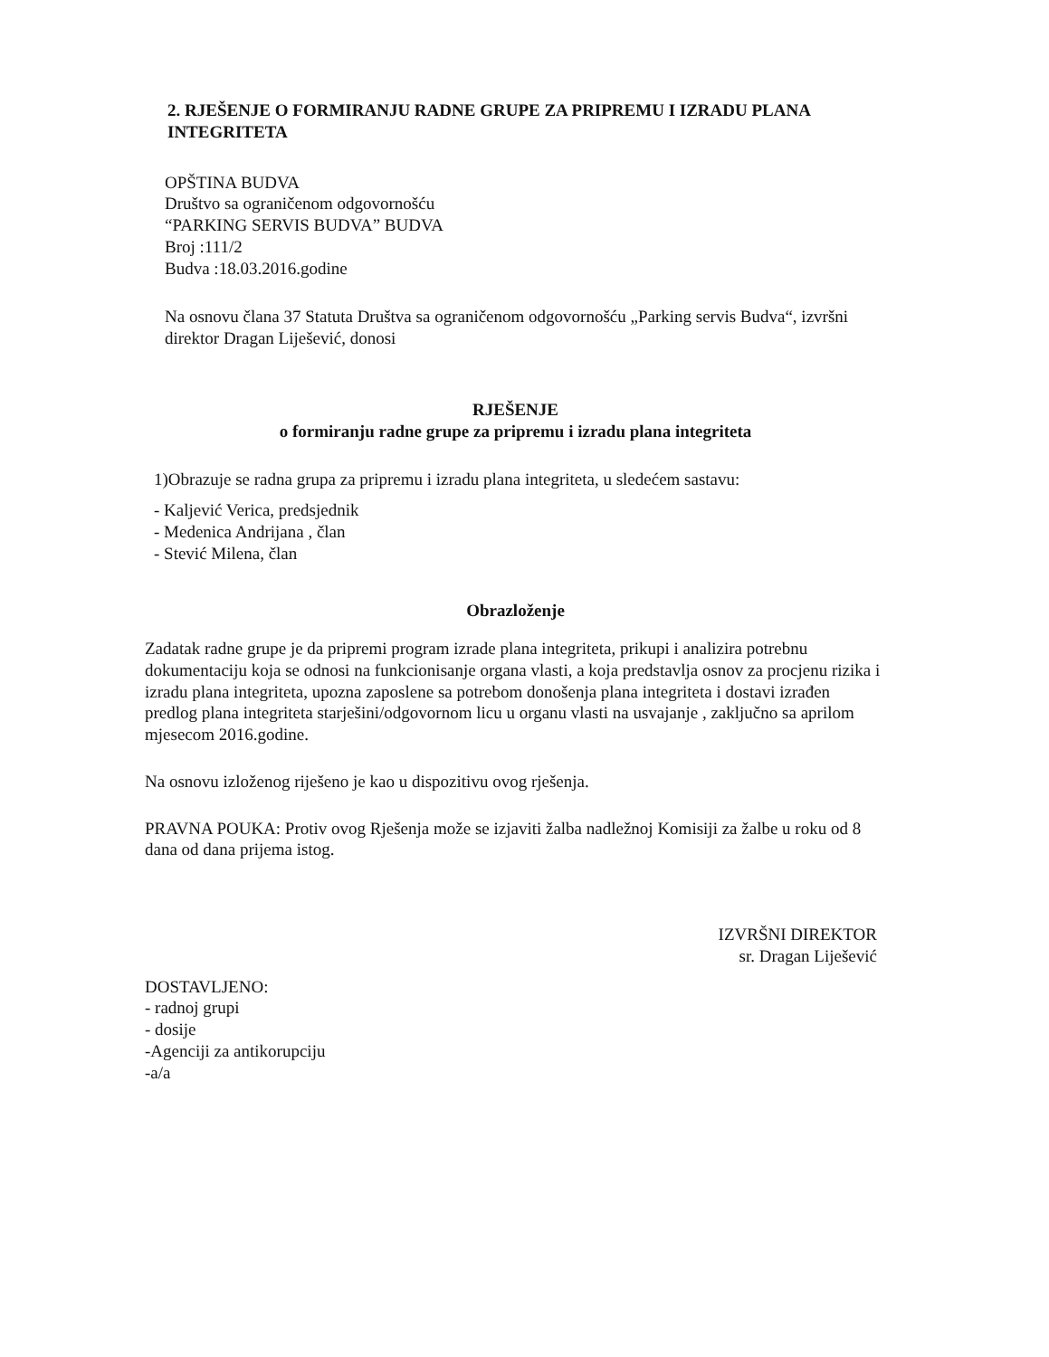2. RJEŠENJE O FORMIRANJU RADNE GRUPE ZA PRIPREMU I IZRADU PLANA INTEGRITETA
OPŠTINA BUDVA
Društvo sa ograničenom odgovornošću
“PARKING SERVIS BUDVA” BUDVA
Broj :111/2
Budva :18.03.2016.godine
Na osnovu člana 37 Statuta Društva sa ograničenom odgovornošću „Parking servis Budva“, izvršni direktor Dragan Liješević, donosi
RJEŠENJE
o formiranju radne grupe za pripremu i izradu plana integriteta
1)Obrazuje se radna grupa za pripremu i izradu plana integriteta, u sledećem sastavu:
- Kaljević Verica, predsjednik
- Medenica Andrijana , član
- Stević Milena, član
Obrazloženje
Zadatak radne grupe je da pripremi program izrade plana integriteta, prikupi i analizira potrebnu dokumentaciju koja se odnosi na funkcionisanje organa vlasti, a koja predstavlja osnov za procjenu rizika i izradu plana integriteta, upozna zaposlene sa potrebom donošenja plana integriteta i dostavi izrađen predlog plana integriteta starješini/odgovornom licu u organu vlasti na usvajanje , zaključno sa aprilom mjesecom 2016.godine.
Na osnovu izloženog riješeno je kao u dispozitivu ovog rješenja.
PRAVNA POUKA: Protiv ovog Rješenja može se izjaviti žalba nadležnoj Komisiji za žalbe u roku od 8 dana od dana prijema istog.
IZVRŠNI DIREKTOR
sr. Dragan Liješević
DOSTAVLJENO:
- radnoj grupi
- dosije
-Agenciji za antikorupciju
-a/a